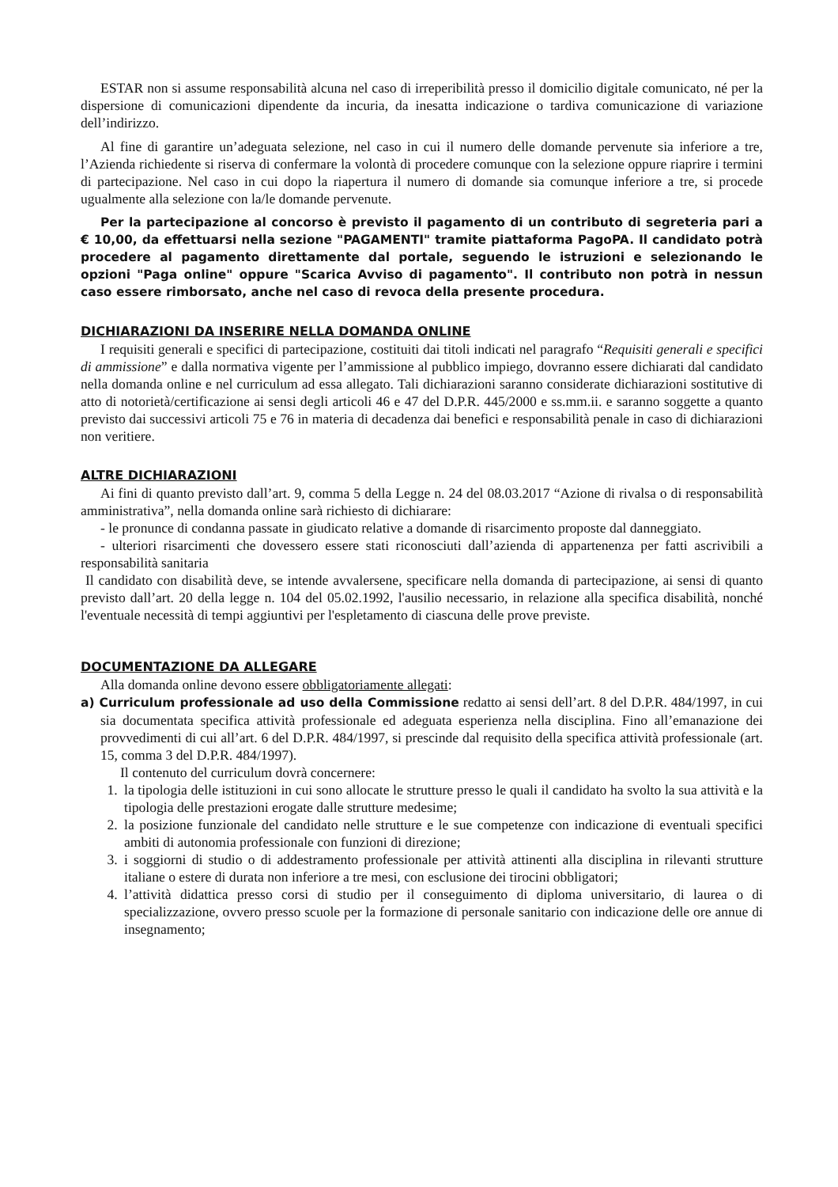ESTAR non si assume responsabilità alcuna nel caso di irreperibilità presso il domicilio digitale comunicato, né per la dispersione di comunicazioni dipendente da incuria, da inesatta indicazione o tardiva comunicazione di variazione dell’indirizzo.
Al fine di garantire un’adeguata selezione, nel caso in cui il numero delle domande pervenute sia inferiore a tre, l’Azienda richiedente si riserva di confermare la volontà di procedere comunque con la selezione oppure riaprire i termini di partecipazione. Nel caso in cui dopo la riapertura il numero di domande sia comunque inferiore a tre, si procede ugualmente alla selezione con la/le domande pervenute.
Per la partecipazione al concorso è previsto il pagamento di un contributo di segreteria pari a € 10,00, da effettuarsi nella sezione "PAGAMENTI" tramite piattaforma PagoPA. Il candidato potrà procedere al pagamento direttamente dal portale, seguendo le istruzioni e selezionando le opzioni "Paga online" oppure "Scarica Avviso di pagamento". Il contributo non potrà in nessun caso essere rimborsato, anche nel caso di revoca della presente procedura.
DICHIARAZIONI DA INSERIRE NELLA DOMANDA ONLINE
I requisiti generali e specifici di partecipazione, costituiti dai titoli indicati nel paragrafo “Requisiti generali e specifici di ammissione” e dalla normativa vigente per l’ammissione al pubblico impiego, dovranno essere dichiarati dal candidato nella domanda online e nel curriculum ad essa allegato. Tali dichiarazioni saranno considerate dichiarazioni sostitutive di atto di notorietà/certificazione ai sensi degli articoli 46 e 47 del D.P.R. 445/2000 e ss.mm.ii. e saranno soggette a quanto previsto dai successivi articoli 75 e 76 in materia di decadenza dai benefici e responsabilità penale in caso di dichiarazioni non veritiere.
ALTRE DICHIARAZIONI
Ai fini di quanto previsto dall’art. 9, comma 5 della Legge n. 24 del 08.03.2017 “Azione di rivalsa o di responsabilità amministrativa”, nella domanda online sarà richiesto di dichiarare:
- le pronunce di condanna passate in giudicato relative a domande di risarcimento proposte dal danneggiato.
- ulteriori risarcimenti che dovessero essere stati riconosciuti dall’azienda di appartenenza per fatti ascrivibili a responsabilità sanitaria
Il candidato con disabilità deve, se intende avvalersene, specificare nella domanda di partecipazione, ai sensi di quanto previsto dall’art. 20 della legge n. 104 del 05.02.1992, l'ausilio necessario, in relazione alla specifica disabilità, nonché l'eventuale necessità di tempi aggiuntivi per l'espletamento di ciascuna delle prove previste.
DOCUMENTAZIONE DA ALLEGARE
Alla domanda online devono essere obbligatoriamente allegati:
a) Curriculum professionale ad uso della Commissione redatto ai sensi dell’art. 8 del D.P.R. 484/1997, in cui sia documentata specifica attività professionale ed adeguata esperienza nella disciplina. Fino all’emanazione dei provvedimenti di cui all’art. 6 del D.P.R. 484/1997, si prescinde dal requisito della specifica attività professionale (art. 15, comma 3 del D.P.R. 484/1997).
Il contenuto del curriculum dovrà concernere:
1. la tipologia delle istituzioni in cui sono allocate le strutture presso le quali il candidato ha svolto la sua attività e la tipologia delle prestazioni erogate dalle strutture medesime;
2. la posizione funzionale del candidato nelle strutture e le sue competenze con indicazione di eventuali specifici ambiti di autonomia professionale con funzioni di direzione;
3. i soggiorni di studio o di addestramento professionale per attività attinenti alla disciplina in rilevanti strutture italiane o estere di durata non inferiore a tre mesi, con esclusione dei tirocini obbligatori;
4. l’attività didattica presso corsi di studio per il conseguimento di diploma universitario, di laurea o di specializzazione, ovvero presso scuole per la formazione di personale sanitario con indicazione delle ore annue di insegnamento;